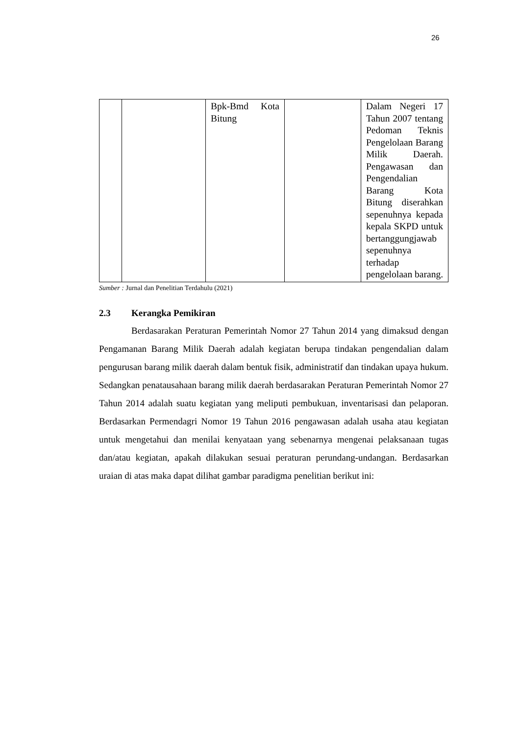26
| | | Bpk-Bmd Kota Bitung | | Dalam Negeri 17 Tahun 2007 tentang Pedoman Teknis Pengelolaan Barang Milik Daerah. Pengawasan dan Pengendalian Barang Kota Bitung diserahkan sepenuhnya kepada kepala SKPD untuk bertanggungjawab sepenuhnya terhadap pengelolaan barang. |
Sumber : Jurnal dan Penelitian Terdahulu (2021)
2.3 Kerangka Pemikiran
Berdasarakan Peraturan Pemerintah Nomor 27 Tahun 2014 yang dimaksud dengan Pengamanan Barang Milik Daerah adalah kegiatan berupa tindakan pengendalian dalam pengurusan barang milik daerah dalam bentuk fisik, administratif dan tindakan upaya hukum. Sedangkan penatausahaan barang milik daerah berdasarakan Peraturan Pemerintah Nomor 27 Tahun 2014 adalah suatu kegiatan yang meliputi pembukuan, inventarisasi dan pelaporan. Berdasarkan Permendagri Nomor 19 Tahun 2016 pengawasan adalah usaha atau kegiatan untuk mengetahui dan menilai kenyataan yang sebenarnya mengenai pelaksanaan tugas dan/atau kegiatan, apakah dilakukan sesuai peraturan perundang-undangan. Berdasarkan uraian di atas maka dapat dilihat gambar paradigma penelitian berikut ini: